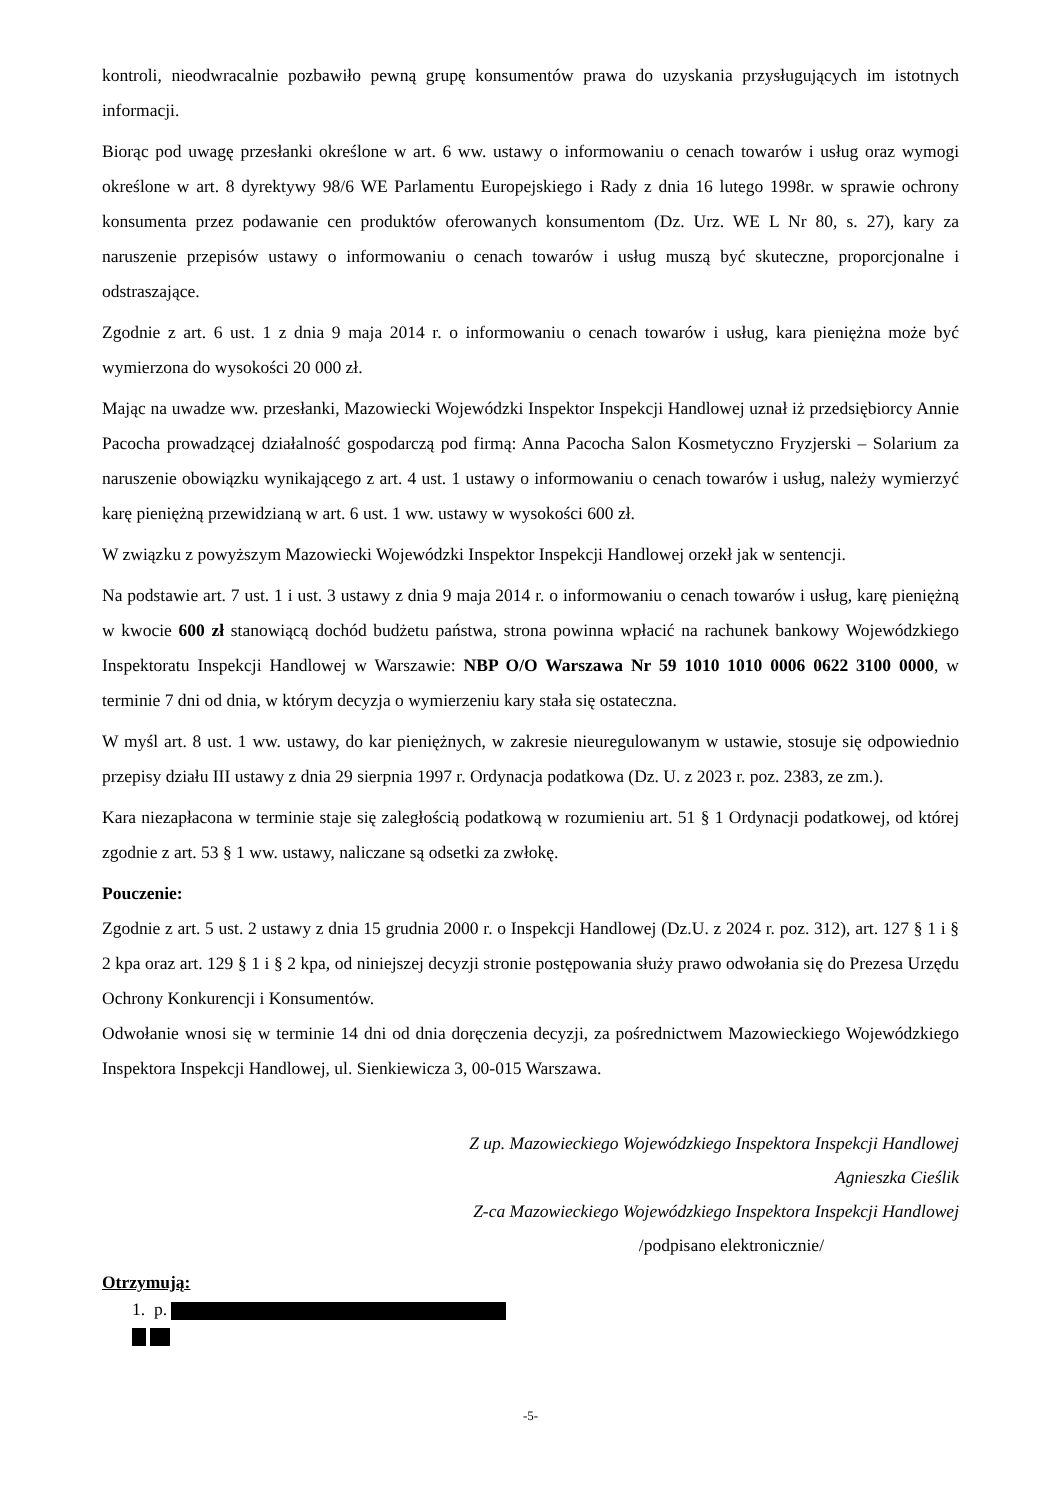kontroli, nieodwracalnie pozbawiło pewną grupę konsumentów prawa do uzyskania przysługujących im istotnych informacji.
Biorąc pod uwagę przesłanki określone w art. 6 ww. ustawy o informowaniu o cenach towarów i usług oraz wymogi określone w art. 8 dyrektywy 98/6 WE Parlamentu Europejskiego i Rady z dnia 16 lutego 1998r. w sprawie ochrony konsumenta przez podawanie cen produktów oferowanych konsumentom (Dz. Urz. WE L Nr 80, s. 27), kary za naruszenie przepisów ustawy o informowaniu o cenach towarów i usług muszą być skuteczne, proporcjonalne i odstraszające.
Zgodnie z art. 6 ust. 1 z dnia 9 maja 2014 r. o informowaniu o cenach towarów i usług, kara pieniężna może być wymierzona do wysokości 20 000 zł.
Mając na uwadze ww. przesłanki, Mazowiecki Wojewódzki Inspektor Inspekcji Handlowej uznał iż przedsiębiorcy Annie Pacocha prowadzącej działalność gospodarczą pod firmą: Anna Pacocha Salon Kosmetyczno Fryzjerski – Solarium za naruszenie obowiązku wynikającego z art. 4 ust. 1 ustawy o informowaniu o cenach towarów i usług, należy wymierzyć karę pieniężną przewidzianą w art. 6 ust. 1 ww. ustawy w wysokości 600 zł.
W związku z powyższym Mazowiecki Wojewódzki Inspektor Inspekcji Handlowej orzekł jak w sentencji.
Na podstawie art. 7 ust. 1 i ust. 3 ustawy z dnia 9 maja 2014 r. o informowaniu o cenach towarów i usług, karę pieniężną w kwocie 600 zł stanowiącą dochód budżetu państwa, strona powinna wpłacić na rachunek bankowy Wojewódzkiego Inspektoratu Inspekcji Handlowej w Warszawie: NBP O/O Warszawa Nr 59 1010 1010 0006 0622 3100 0000, w terminie 7 dni od dnia, w którym decyzja o wymierzeniu kary stała się ostateczna.
W myśl art. 8 ust. 1 ww. ustawy, do kar pieniężnych, w zakresie nieuregulowanym w ustawie, stosuje się odpowiednio przepisy działu III ustawy z dnia 29 sierpnia 1997 r. Ordynacja podatkowa (Dz. U. z 2023 r. poz. 2383, ze zm.).
Kara niezapłacona w terminie staje się zaległością podatkową w rozumieniu art. 51 § 1 Ordynacji podatkowej, od której zgodnie z art. 53 § 1 ww. ustawy, naliczane są odsetki za zwłokę.
Pouczenie:
Zgodnie z art. 5 ust. 2 ustawy z dnia 15 grudnia 2000 r. o Inspekcji Handlowej (Dz.U. z 2024 r. poz. 312), art. 127 § 1 i § 2 kpa oraz art. 129 § 1 i § 2 kpa, od niniejszej decyzji stronie postępowania służy prawo odwołania się do Prezesa Urzędu Ochrony Konkurencji i Konsumentów.
Odwołanie wnosi się w terminie 14 dni od dnia doręczenia decyzji, za pośrednictwem Mazowieckiego Wojewódzkiego Inspektora Inspekcji Handlowej, ul. Sienkiewicza 3, 00-015 Warszawa.
Z up. Mazowieckiego Wojewódzkiego Inspektora Inspekcji Handlowej
Agnieszka Cieślik
Z-ca Mazowieckiego Wojewódzkiego Inspektora Inspekcji Handlowej
/podpisano elektronicznie/
Otrzymują:
1. p.
-5-